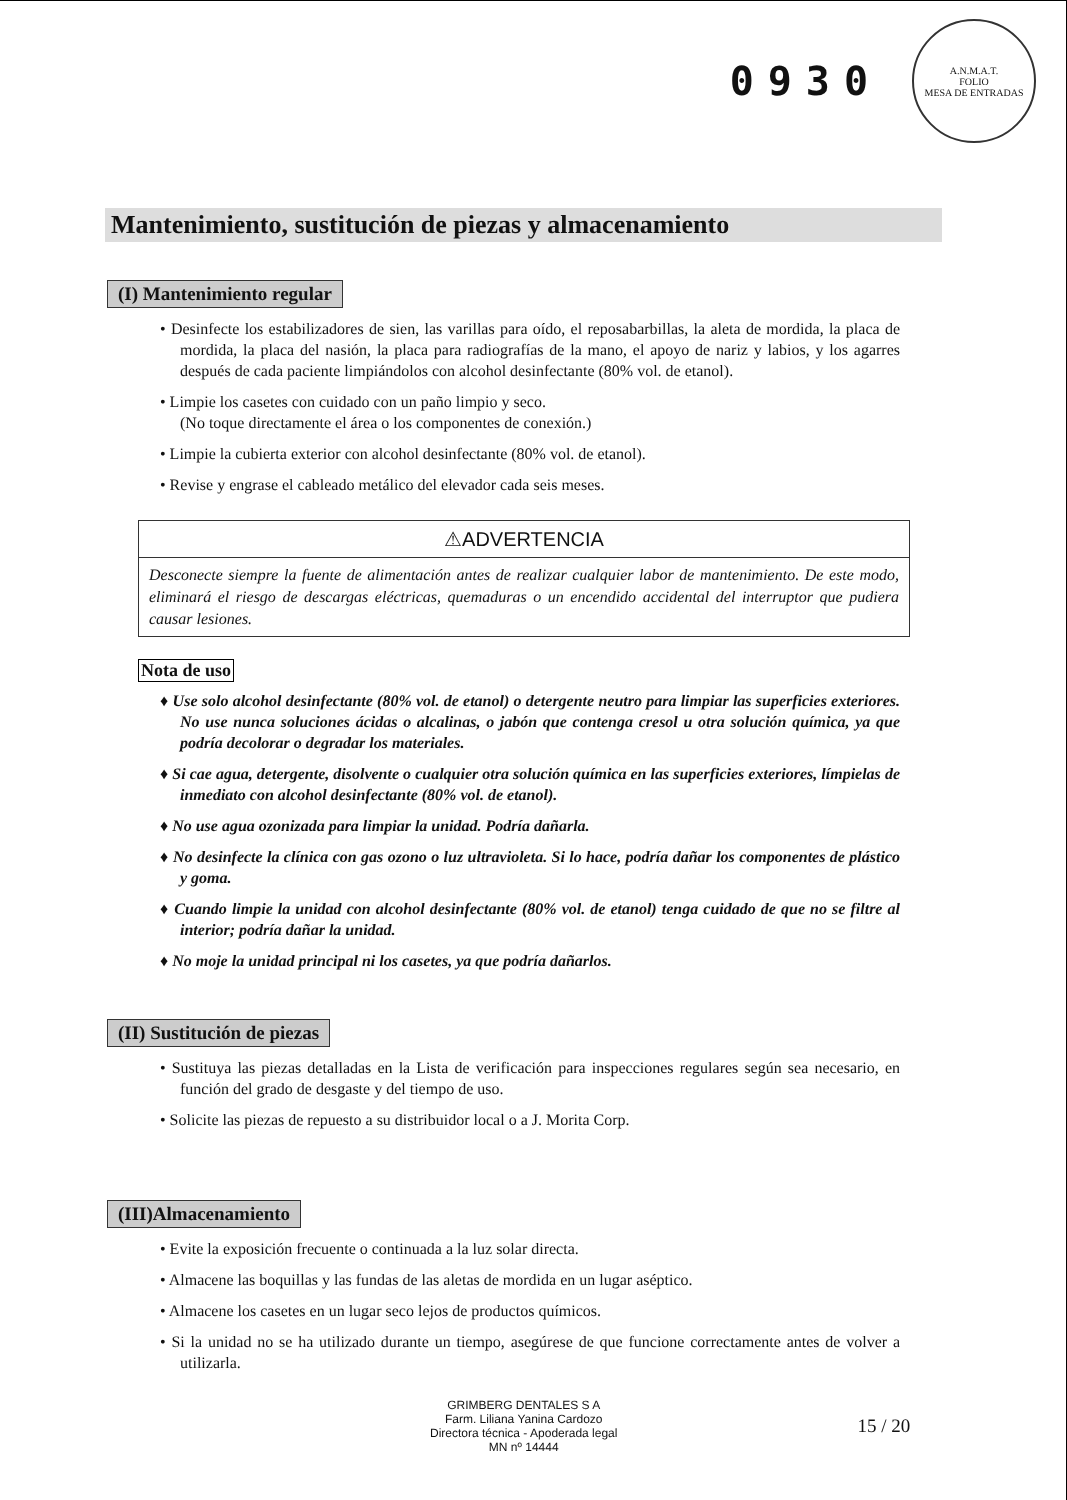0930
A.N.M.A.T.
FOLIO
MESA DE ENTRADAS
Mantenimiento, sustitución de piezas y almacenamiento
(I) Mantenimiento regular
• Desinfecte los estabilizadores de sien, las varillas para oído, el reposabarbillas, la aleta de mordida, la placa de mordida, la placa del nasión, la placa para radiografías de la mano, el apoyo de nariz y labios, y los agarres después de cada paciente limpiándolos con alcohol desinfectante (80% vol. de etanol).
• Limpie los casetes con cuidado con un paño limpio y seco.
(No toque directamente el área o los componentes de conexión.)
• Limpie la cubierta exterior con alcohol desinfectante (80% vol. de etanol).
• Revise y engrase el cableado metálico del elevador cada seis meses.
⚠ADVERTENCIA
Desconecte siempre la fuente de alimentación antes de realizar cualquier labor de mantenimiento. De este modo, eliminará el riesgo de descargas eléctricas, quemaduras o un encendido accidental del interruptor que pudiera causar lesiones.
Nota de uso
♦ Use solo alcohol desinfectante (80% vol. de etanol) o detergente neutro para limpiar las superficies exteriores. No use nunca soluciones ácidas o alcalinas, o jabón que contenga cresol u otra solución química, ya que podría decolorar o degradar los materiales.
♦ Si cae agua, detergente, disolvente o cualquier otra solución química en las superficies exteriores, límpielas de inmediato con alcohol desinfectante (80% vol. de etanol).
♦ No use agua ozonizada para limpiar la unidad. Podría dañarla.
♦ No desinfecte la clínica con gas ozono o luz ultravioleta. Si lo hace, podría dañar los componentes de plástico y goma.
♦ Cuando limpie la unidad con alcohol desinfectante (80% vol. de etanol) tenga cuidado de que no se filtre al interior; podría dañar la unidad.
♦ No moje la unidad principal ni los casetes, ya que podría dañarlos.
(II) Sustitución de piezas
• Sustituya las piezas detalladas en la Lista de verificación para inspecciones regulares según sea necesario, en función del grado de desgaste y del tiempo de uso.
• Solicite las piezas de repuesto a su distribuidor local o a J. Morita Corp.
(III)Almacenamiento
• Evite la exposición frecuente o continuada a la luz solar directa.
• Almacene las boquillas y las fundas de las aletas de mordida en un lugar aséptico.
• Almacene los casetes en un lugar seco lejos de productos químicos.
• Si la unidad no se ha utilizado durante un tiempo, asegúrese de que funcione correctamente antes de volver a utilizarla.
GRIMBERG DENTALES S A
Farm. Liliana Yanina Cardozo
Directora técnica - Apoderada legal
MN nº 14444
15 / 20